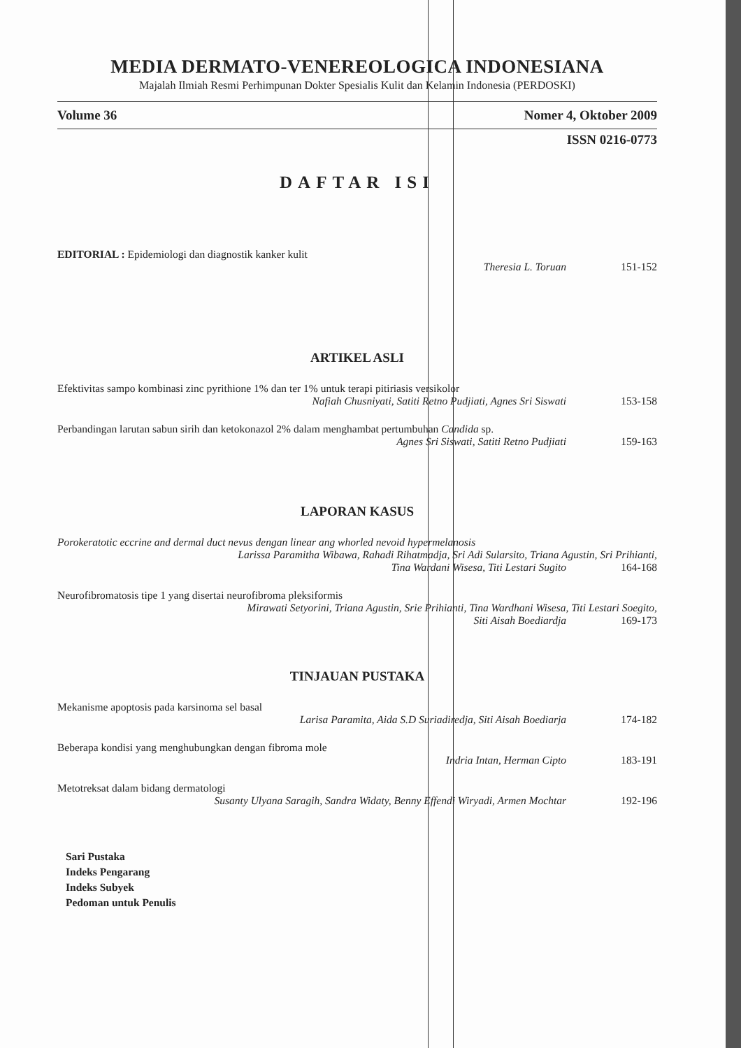MEDIA DERMATO-VENEREOLOGICA INDONESIANA
Majalah Ilmiah Resmi Perhimpunan Dokter Spesialis Kulit dan Kelamin Indonesia (PERDOSKI)
Volume 36 Nomer 4, Oktober 2009
ISSN 0216-0773
DAFTAR ISI
EDITORIAL : Epidemiologi dan diagnostik kanker kulit
Theresia L. Toruan 151-152
ARTIKEL ASLI
Efektivitas sampo kombinasi zinc pyrithione 1% dan ter 1% untuk terapi pitiriasis versikolor
Nafiah Chusniyati, Satiti Retno Pudjiati, Agnes Sri Siswati 153-158
Perbandingan larutan sabun sirih dan ketokonazol 2% dalam menghambat pertumbuhan Candida sp.
Agnes Sri Siswati, Satiti Retno Pudjiati 159-163
LAPORAN KASUS
Porokeratotic eccrine and dermal duct nevus dengan linear ang whorled nevoid hypermelanosis
Larissa Paramitha Wibawa, Rahadi Rihatmadja, Sri Adi Sularsito, Triana Agustin, Sri Prihianti,
Tina Wardani Wisesa, Titi Lestari Sugito 164-168
Neurofibromatosis tipe 1 yang disertai neurofibroma pleksiformis
Mirawati Setyorini, Triana Agustin, Srie Prihianti, Tina Wardhani Wisesa, Titi Lestari Soegito,
Siti Aisah Boediardja 169-173
TINJAUAN PUSTAKA
Mekanisme apoptosis pada karsinoma sel basal
Larisa Paramita, Aida S.D Suriadiredja, Siti Aisah Boediarja 174-182
Beberapa kondisi yang menghubungkan dengan fibroma mole
Indria Intan, Herman Cipto 183-191
Metotreksat dalam bidang dermatologi
Susanty Ulyana Saragih, Sandra Widaty, Benny Effendi Wiryadi, Armen Mochtar 192-196
Sari Pustaka
Indeks Pengarang
Indeks Subyek
Pedoman untuk Penulis